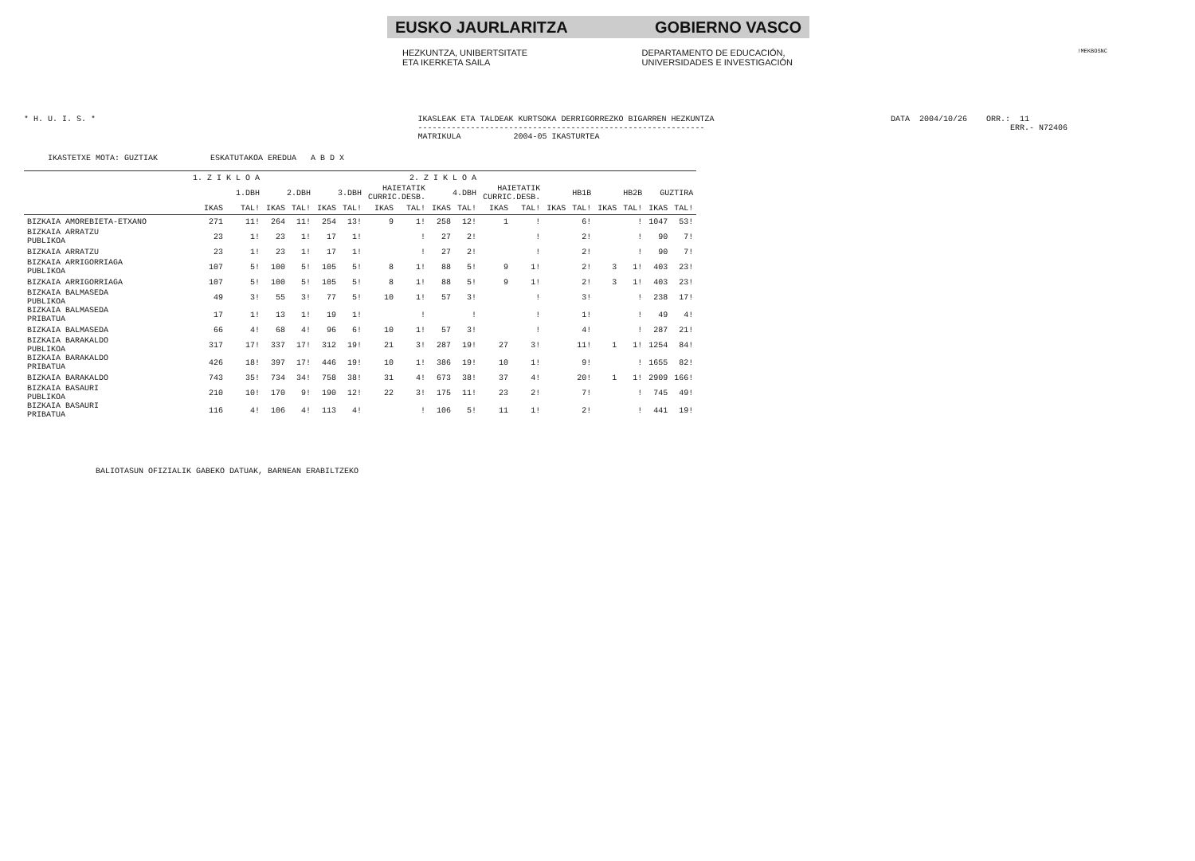!MEKBOSNC
EUSKO JAURLARITZA GOBIERNO VASCO
HEZKUNTZA, UNIBERTSITATE
ETA IKERKETA SAILA
DEPARTAMENTO DE EDUCACIÓN,
UNIVERSIDADES E INVESTIGACIÓN
* H. U. I. S. *
IKASLEAK ETA TALDEAK KURTSOKA DERRIGORREZKO BIGARREN HEZKUNTZA ------------------------------------------------------------ MATRIKULA 2004-05 IKASTURTEA
DATA 2004/10/26 ORR.: 11 ERR.- N72406
IKASTETXE MOTA: GUZTIAK ESKATUTAKOA EREDUA A B D X
| | 1. Z I K L O A | | 2. Z I K L O A | | | | | | | | | | | | | | | |
| --- | --- | --- | --- | --- | --- | --- | --- | --- | --- | --- | --- | --- | --- | --- | --- | --- | --- | --- |
| | 1.DBH | | 2.DBH | | 3.DBH | | HAIETATIK CURRIC.DESB. | | 4.DBH | | HAIETATIK CURRIC.DESB. | | HB1B | | HB2B | | GUZTIRA | |
| | IKAS | TAL! | IKAS | TAL! | IKAS | TAL! | IKAS | TAL! | IKAS | TAL! | IKAS | TAL! | IKAS | TAL! | IKAS | TAL! | IKAS | TAL! |
| BIZKAIA AMOREBIETA-ETXANO | 271 | 11! | 264 | 11! | 254 | 13! | 9 | 1! | 258 | 12! | 1 | ! | | 6! | | ! | 1047 | 53! |
| BIZKAIA ARRATZU PUBLIKOA | 23 | 1! | 23 | 1! | 17 | 1! | | ! | 27 | 2! | | ! | | 2! | | ! | 90 | 7! |
| BIZKAIA ARRATZU | 23 | 1! | 23 | 1! | 17 | 1! | | ! | 27 | 2! | | ! | | 2! | | ! | 90 | 7! |
| BIZKAIA ARRIGORRIAGA PUBLIKOA | 107 | 5! | 100 | 5! | 105 | 5! | 8 | 1! | 88 | 5! | 9 | 1! | | 2! | 3 | 1! | 403 | 23! |
| BIZKAIA ARRIGORRIAGA | 107 | 5! | 100 | 5! | 105 | 5! | 8 | 1! | 88 | 5! | 9 | 1! | | 2! | 3 | 1! | 403 | 23! |
| BIZKAIA BALMASEDA PUBLIKOA | 49 | 3! | 55 | 3! | 77 | 5! | 10 | 1! | 57 | 3! | | ! | | 3! | | ! | 238 | 17! |
| BIZKAIA BALMASEDA PRIBATUA | 17 | 1! | 13 | 1! | 19 | 1! | | ! | | ! | | ! | | 1! | | ! | 49 | 4! |
| BIZKAIA BALMASEDA | 66 | 4! | 68 | 4! | 96 | 6! | 10 | 1! | 57 | 3! | | ! | | 4! | | ! | 287 | 21! |
| BIZKAIA BARAKALDO PUBLIKOA | 317 | 17! | 337 | 17! | 312 | 19! | 21 | 3! | 287 | 19! | 27 | 3! | | 11! | 1 | 1! | 1254 | 84! |
| BIZKAIA BARAKALDO PRIBATUA | 426 | 18! | 397 | 17! | 446 | 19! | 10 | 1! | 386 | 19! | 10 | 1! | | 9! | | ! | 1655 | 82! |
| BIZKAIA BARAKALDO | 743 | 35! | 734 | 34! | 758 | 38! | 31 | 4! | 673 | 38! | 37 | 4! | | 20! | 1 | 1! | 2909 | 166! |
| BIZKAIA BASAURI PUBLIKOA | 210 | 10! | 170 | 9! | 190 | 12! | 22 | 3! | 175 | 11! | 23 | 2! | | 7! | | ! | 745 | 49! |
| BIZKAIA BASAURI PRIBATUA | 116 | 4! | 106 | 4! | 113 | 4! | | ! | 106 | 5! | 11 | 1! | | 2! | | ! | 441 | 19! |
BALIOTASUN OFIZIALIK GABEKO DATUAK, BARNEAN ERABILTZEKO